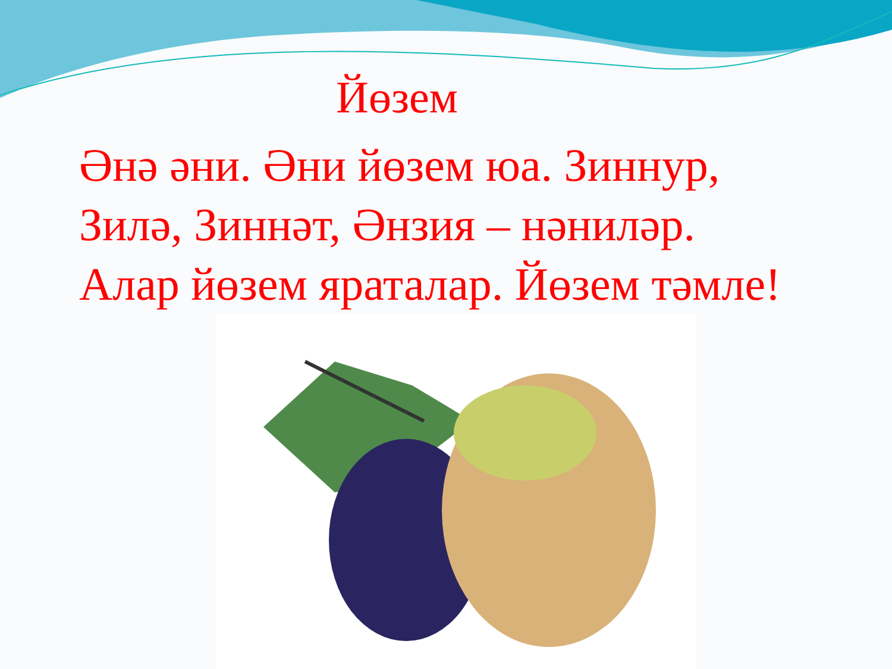Йөзем
Әнә әни. Әни йөзем юа. Зиннур, Зилә, Зиннәт, Әнзия – нәниләр. Алар йөзем яраталар. Йөзем тәмле!